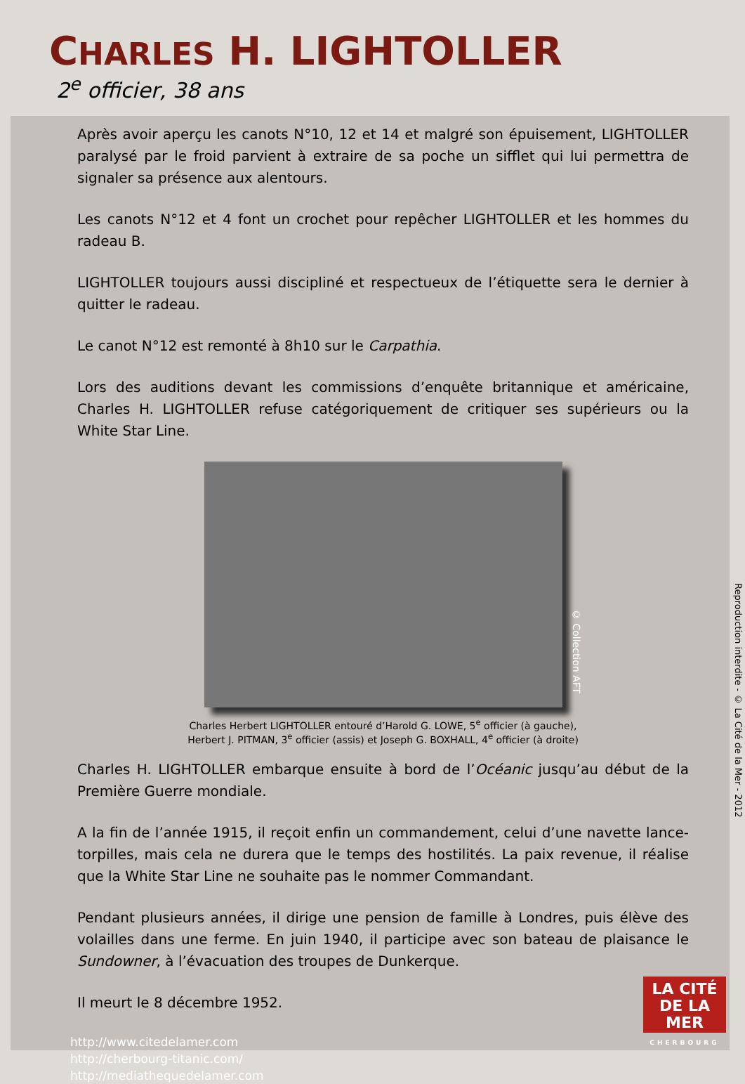CHARLES H. LIGHTOLLER
2<sup>e</sup> officier, 38 ans
Après avoir aperçu les canots N°10, 12 et 14 et malgré son épuisement, LIGHTOLLER paralysé par le froid parvient à extraire de sa poche un sifflet qui lui permettra de signaler sa présence aux alentours.
Les canots N°12 et 4 font un crochet pour repêcher LIGHTOLLER et les hommes du radeau B.
LIGHTOLLER toujours aussi discipliné et respectueux de l’étiquette sera le dernier à quitter le radeau.
Le canot N°12 est remonté à 8h10 sur le Carpathia.
Lors des auditions devant les commissions d’enquête britannique et américaine, Charles H. LIGHTOLLER refuse catégoriquement de critiquer ses supérieurs ou la White Star Line.
© Collection AFT
Charles Herbert LIGHTOLLER entouré d’Harold G. LOWE, 5<sup>e</sup> officier (à gauche),
Herbert J. PITMAN, 3<sup>e</sup> officier (assis) et Joseph G. BOXHALL, 4<sup>e</sup> officier (à droite)
Charles H. LIGHTOLLER embarque ensuite à bord de l’Océanic jusqu’au début de la Première Guerre mondiale.
A la fin de l’année 1915, il reçoit enfin un commandement, celui d’une navette lance-torpilles, mais cela ne durera que le temps des hostilités. La paix revenue, il réalise que la White Star Line ne souhaite pas le nommer Commandant.
Pendant plusieurs années, il dirige une pension de famille à Londres, puis élève des volailles dans une ferme. En juin 1940, il participe avec son bateau de plaisance le Sundowner, à l’évacuation des troupes de Dunkerque.
Il meurt le 8 décembre 1952.
http://www.citedelamer.com
http://cherbourg-titanic.com/
http://mediathequedelamer.com
LA CITÉ
DE LA MER
CHERBOURG
Reproduction interdite - © La Cité de la Mer - 2012